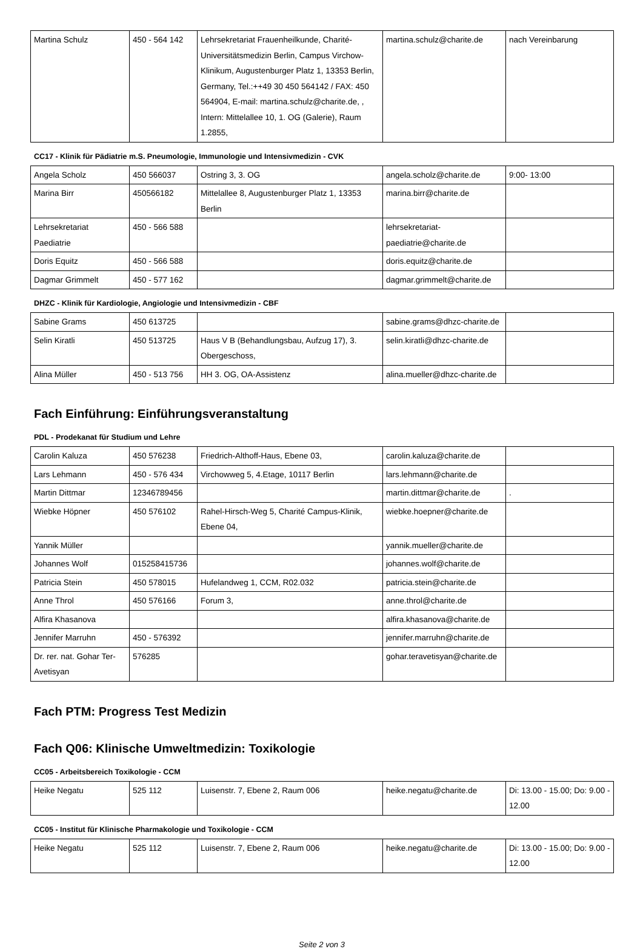| Martina Schulz | 450 - 564 142 | Lehrsekretariat Frauenheilkunde, Charité-Universitätsmedizin Berlin, Campus Virchow-Klinikum, Augustenburger Platz 1, 13353 Berlin, Germany, Tel.:++49 30 450 564142 / FAX: 450 564904, E-mail: martina.schulz@charite.de, , Intern: Mittelallee 10, 1. OG (Galerie), Raum 1.2855, | martina.schulz@charite.de | nach Vereinbarung |
CC17 - Klinik für Pädiatrie m.S. Pneumologie, Immunologie und Intensivmedizin - CVK
| Angela Scholz | 450 566037 | Ostring 3, 3. OG | angela.scholz@charite.de | 9:00- 13:00 |
| Marina Birr | 450566182 | Mittelallee 8, Augustenburger Platz 1, 13353 Berlin | marina.birr@charite.de | |
| Lehrsekretariat Paediatrie | 450 - 566 588 | | lehrsekretariat-paediatrie@charite.de | |
| Doris Equitz | 450 - 566 588 | | doris.equitz@charite.de | |
| Dagmar Grimmelt | 450 - 577 162 | | dagmar.grimmelt@charite.de | |
DHZC - Klinik für Kardiologie, Angiologie und Intensivmedizin - CBF
| Sabine Grams | 450 613725 | | sabine.grams@dhzc-charite.de | |
| Selin Kiratli | 450 513725 | Haus V B (Behandlungsbau, Aufzug 17), 3. Obergeschoss, | selin.kiratli@dhzc-charite.de | |
| Alina Müller | 450 - 513 756 | HH 3. OG, OA-Assistenz | alina.mueller@dhzc-charite.de | |
Fach Einführung: Einführungsveranstaltung
PDL - Prodekanat für Studium und Lehre
| Carolin Kaluza | 450 576238 | Friedrich-Althoff-Haus, Ebene 03, | carolin.kaluza@charite.de | |
| Lars Lehmann | 450 - 576 434 | Virchowweg 5, 4.Etage, 10117 Berlin | lars.lehmann@charite.de | |
| Martin Dittmar | 12346789456 | | martin.dittmar@charite.de | . |
| Wiebke Höpner | 450 576102 | Rahel-Hirsch-Weg 5, Charité Campus-Klinik, Ebene 04, | wiebke.hoepner@charite.de | |
| Yannik Müller | | | yannik.mueller@charite.de | |
| Johannes Wolf | 015258415736 | | johannes.wolf@charite.de | |
| Patricia Stein | 450 578015 | Hufelandweg 1, CCM, R02.032 | patricia.stein@charite.de | |
| Anne Throl | 450 576166 | Forum 3, | anne.throl@charite.de | |
| Alfira Khasanova | | | alfira.khasanova@charite.de | |
| Jennifer Marruhn | 450 - 576392 | | jennifer.marruhn@charite.de | |
| Dr. rer. nat. Gohar Ter-Avetisyan | 576285 | | gohar.teravetisyan@charite.de | |
Fach PTM: Progress Test Medizin
Fach Q06: Klinische Umweltmedizin: Toxikologie
CC05 - Arbeitsbereich Toxikologie - CCM
| Heike Negatu | 525 112 | Luisenstr. 7, Ebene 2, Raum 006 | heike.negatu@charite.de | Di: 13.00 - 15.00; Do: 9.00 - 12.00 |
CC05 - Institut für Klinische Pharmakologie und Toxikologie - CCM
| Heike Negatu | 525 112 | Luisenstr. 7, Ebene 2, Raum 006 | heike.negatu@charite.de | Di: 13.00 - 15.00; Do: 9.00 - 12.00 |
Seite 2 von 3